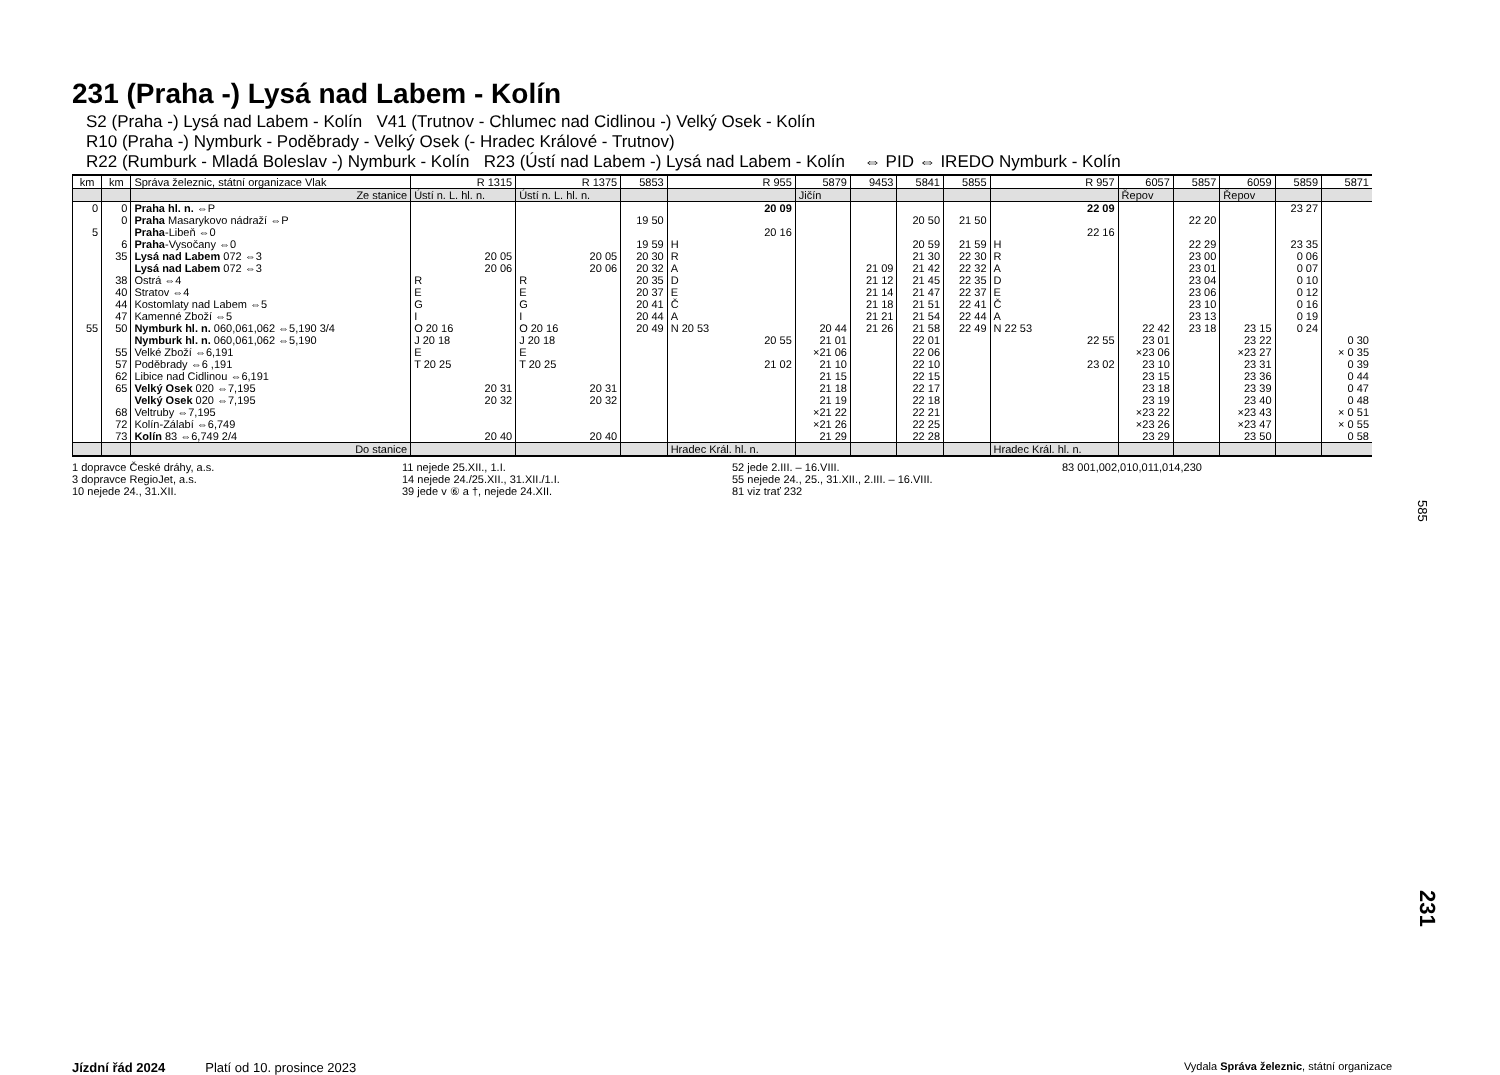231 (Praha -) Lysá nad Labem - Kolín
S2 (Praha -) Lysá nad Labem - Kolín V41 (Trutnov - Chlumec nad Cidlinou -) Velký Osek - Kolín
R10 (Praha -) Nymburk - Poděbrady - Velký Osek (- Hradec Králové - Trutnov)
R22 (Rumburk - Mladá Boleslav -) Nymburk - Kolín R23 (Ústí nad Labem -) Lysá nad Labem - Kolín ⇔ PID ⇔ IREDO Nymburk - Kolín
| km | km | Správa železnic, státní organizace Vlak | R 1315 | R 1375 | 5853 | R 955 | 5879 | 9453 | 5841 | 5855 | R 957 | 6057 | 5857 | 6059 | 5859 | 5871 |
| --- | --- | --- | --- | --- | --- | --- | --- | --- | --- | --- | --- | --- | --- | --- | --- | --- |
| | | Ze stanice | Ústí n. L. hl. n. | Ústí n. L. hl. n. | | | Jičín | | | | | Řepov | | Řepov | | |
| 0 | 0 | Praha hl. n. ⇔P | | | | 20 09 | | | | | 22 09 | | | | 23 27 | |
| | 0 | Praha Masarykovo nádraží ⇔P | | | 19 50 | | | | 20 50 | 21 50 | | | 22 20 | | | |
| 5 | | Praha -Libeň ⇔0 | | | | 20 16 | | | | | 22 16 | | | | | |
| | 6 | Praha -Vysočany ⇔0 | | | 19 59 | H | | | 20 59 | 21 59 | H | | 22 29 | | 23 35 | |
| | 35 | Lysá nad Labem 072 ⇔3 | 20 05 | 20 05 | 20 30 | R | | | 21 30 | 22 30 | R | | 23 00 | | 0 06 | |
| | | Lysá nad Labem 072 ⇔3 | 20 06 | 20 06 | 20 32 | A | | 21 09 | 21 42 | 22 32 | A | | 23 01 | | 0 07 | |
| | 38 | Ostrá ⇔4 | R | R | 20 35 | D | | 21 12 | 21 45 | 22 35 | D | | 23 04 | | 0 10 | |
| | 40 | Stratov ⇔4 | E | E | 20 37 | E | | 21 14 | 21 47 | 22 37 | E | | 23 06 | | 0 12 | |
| | 44 | Kostomlaty nad Labem ⇔5 | G | G | 20 41 | Č | | 21 18 | 21 51 | 22 41 | Č | | 23 10 | | 0 16 | |
| | 47 | Kamenné Zboží ⇔5 | I | I | 20 44 | A | | 21 21 | 21 54 | 22 44 | A | | 23 13 | | 0 19 | |
| 55 | 50 | Nymburk hl. n. 060,061,062 ⇔5,190 3/4 | O 20 16 | O 20 16 | 20 49 | N 20 53 | 20 44 | 21 26 | 21 58 | 22 49 | N 22 53 | 22 42 | 23 18 | 23 15 | 0 24 | |
| | | Nymburk hl. n. 060,061,062 ⇔5,190 | J 20 18 | J 20 18 | | 20 55 | 21 01 | | 22 01 | | 22 55 | 23 01 | | 23 22 | | 0 30 |
| | 55 | Velké Zboží ⇔6,191 | E | E | | | ×21 06 | | 22 06 | | | ×23 06 | | ×23 27 | | × 0 35 |
| | 57 | Poděbrady ⇔6 ,191 | T 20 25 | T 20 25 | | 21 02 | 21 10 | | 22 10 | | 23 02 | 23 10 | | 23 31 | | 0 39 |
| | 62 | Libice nad Cidlinou ⇔6,191 | | | | | 21 15 | | 22 15 | | | 23 15 | | 23 36 | | 0 44 |
| | 65 | Velký Osek 020 ⇔7,195 | 20 31 | 20 31 | | | 21 18 | | 22 17 | | | 23 18 | | 23 39 | | 0 47 |
| | | Velký Osek 020 ⇔7,195 | 20 32 | 20 32 | | | 21 19 | | 22 18 | | | 23 19 | | 23 40 | | 0 48 |
| | 68 | Veltruby ⇔7,195 | | | | | ×21 22 | | 22 21 | | | ×23 22 | | ×23 43 | | × 0 51 |
| | 72 | Kolín-Zálabí ⇔6,749 | | | | | ×21 26 | | 22 25 | | | ×23 26 | | ×23 47 | | × 0 55 |
| | 73 | Kolín 83 ⇔6,749 2/4 | 20 40 | 20 40 | | | 21 29 | | 22 28 | | | 23 29 | | 23 50 | | 0 58 |
| | | Do stanice | | | | Hradec Král. hl. n. | | | | | Hradec Král. hl. n. | | | | | |
1 dopravce České dráhy, a.s.
3 dopravce RegioJet, a.s.
10 nejede 24., 31.XII.
11 nejede 25.XII., 1.I.
14 nejede 24./25.XII., 31.XII./1.I.
39 jede v ⑥ a †, nejede 24.XII.
52 jede 2.III. – 16.VIII.
55 nejede 24., 25., 31.XII., 2.III. – 16.VIII.
81 viz trať 232
83 001,002,010,011,014,230
585
231
Jízdní řád 2024 Platí od 10. prosince 2023 Vydala Správa železnic, státní organizace